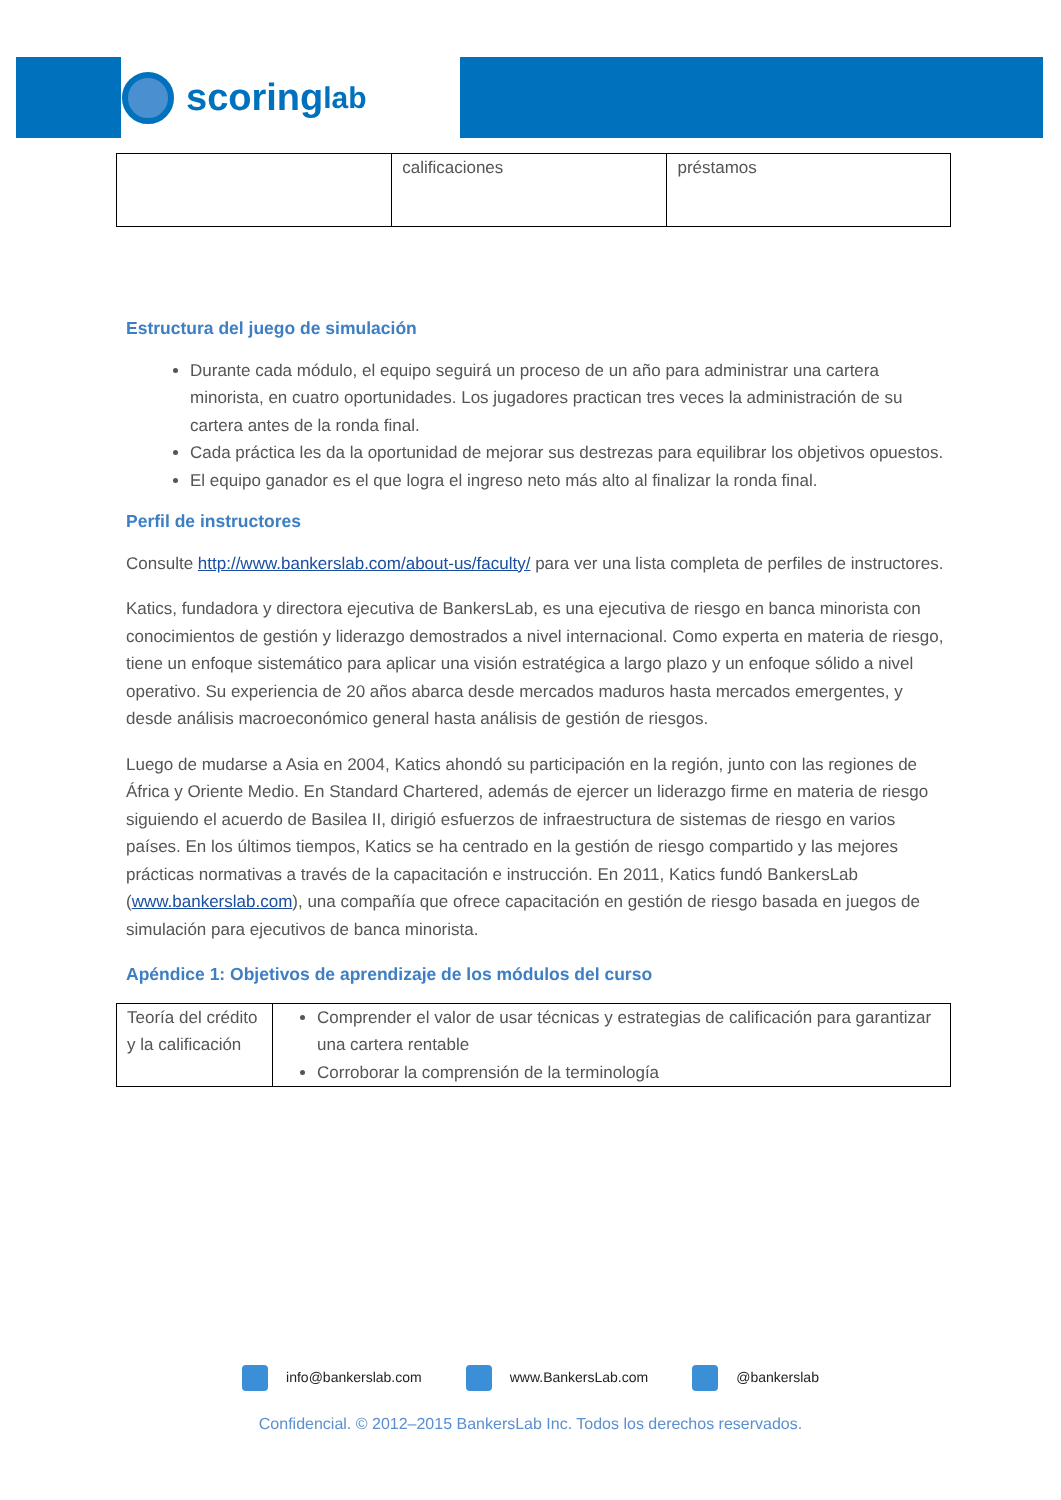scoring<sup>lab</sup>
| | calificaciones | préstamos |
Estructura del juego de simulación
Durante cada módulo, el equipo seguirá un proceso de un año para administrar una cartera minorista, en cuatro oportunidades. Los jugadores practican tres veces la administración de su cartera antes de la ronda final.
Cada práctica les da la oportunidad de mejorar sus destrezas para equilibrar los objetivos opuestos.
El equipo ganador es el que logra el ingreso neto más alto al finalizar la ronda final.
Perfil de instructores
Consulte http://www.bankerslab.com/about-us/faculty/ para ver una lista completa de perfiles de instructores.
Katics, fundadora y directora ejecutiva de BankersLab, es una ejecutiva de riesgo en banca minorista con conocimientos de gestión y liderazgo demostrados a nivel internacional. Como experta en materia de riesgo, tiene un enfoque sistemático para aplicar una visión estratégica a largo plazo y un enfoque sólido a nivel operativo. Su experiencia de 20 años abarca desde mercados maduros hasta mercados emergentes, y desde análisis macroeconómico general hasta análisis de gestión de riesgos.
Luego de mudarse a Asia en 2004, Katics ahondó su participación en la región, junto con las regiones de África y Oriente Medio. En Standard Chartered, además de ejercer un liderazgo firme en materia de riesgo siguiendo el acuerdo de Basilea II, dirigió esfuerzos de infraestructura de sistemas de riesgo en varios países. En los últimos tiempos, Katics se ha centrado en la gestión de riesgo compartido y las mejores prácticas normativas a través de la capacitación e instrucción. En 2011, Katics fundó BankersLab (www.bankerslab.com), una compañía que ofrece capacitación en gestión de riesgo basada en juegos de simulación para ejecutivos de banca minorista.
Apéndice 1: Objetivos de aprendizaje de los módulos del curso
| Teoría del crédito y la calificación | Comprender el valor de usar técnicas y estrategias de calificación para garantizar una cartera rentable Corroborar la comprensión de la terminología |
info@bankerslab.com www.BankersLab.com @bankerslab
Confidencial. © 2012–2015 BankersLab Inc. Todos los derechos reservados.